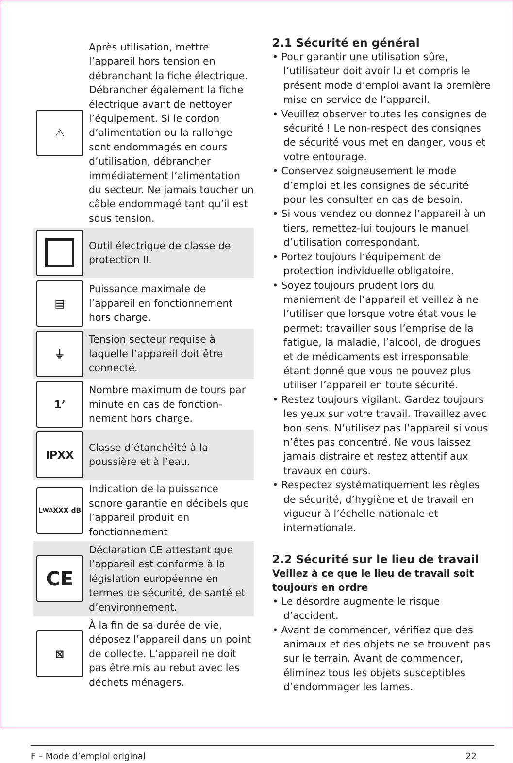⚠
Après utilisation, mettre l’appareil hors tension en débranchant la fiche électrique. Débrancher également la fiche électrique avant de nettoyer l’équipement. Si le cordon d’alimentation ou la rallonge sont endommagés en cours d’utilisation, débrancher immédiatement l’alimentation du secteur. Ne jamais toucher un câble endommagé tant qu’il est sous tension.
Outil électrique de classe de protection II.
▤
Puissance maximale de l’appareil en fonctionnement hors charge.
⏚
Tension secteur requise à laquelle l’appareil doit être connecté.
1’
Nombre maximum de tours par minute en cas de fonction-nement hors charge.
IPXX
Classe d’étanchéité à la poussière et à l’eau.
L<sub>WA</sub> XXX dB
Indication de la puissance sonore garantie en décibels que l’appareil produit en fonctionnement
CE
Déclaration CE attestant que l’appareil est conforme à la législation européenne en termes de sécurité, de santé et d’environnement.
⊠
À la fin de sa durée de vie, déposez l’appareil dans un point de collecte. L’appareil ne doit pas être mis au rebut avec les déchets ménagers.
2.1 Sécurité en général
• Pour garantir une utilisation sûre, l’utilisateur doit avoir lu et compris le présent mode d’emploi avant la première mise en service de l’appareil.
• Veuillez observer toutes les consignes de sécurité ! Le non-respect des consignes de sécurité vous met en danger, vous et votre entourage.
• Conservez soigneusement le mode d’emploi et les consignes de sécurité pour les consulter en cas de besoin.
• Si vous vendez ou donnez l’appareil à un tiers, remettez-lui toujours le manuel d’utilisation correspondant.
• Portez toujours l’équipement de protection individuelle obligatoire.
• Soyez toujours prudent lors du maniement de l’appareil et veillez à ne l’utiliser que lorsque votre état vous le permet: travailler sous l’emprise de la fatigue, la maladie, l’alcool, de drogues et de médicaments est irresponsable étant donné que vous ne pouvez plus utiliser l’appareil en toute sécurité.
• Restez toujours vigilant. Gardez toujours les yeux sur votre travail. Travaillez avec bon sens. N’utilisez pas l’appareil si vous n’êtes pas concentré. Ne vous laissez jamais distraire et restez attentif aux travaux en cours.
• Respectez systématiquement les règles de sécurité, d’hygiène et de travail en vigueur à l’échelle nationale et internationale.
2.2 Sécurité sur le lieu de travail
Veillez à ce que le lieu de travail soit toujours en ordre
• Le désordre augmente le risque d’accident.
• Avant de commencer, vérifiez que des animaux et des objets ne se trouvent pas sur le terrain. Avant de commencer, éliminez tous les objets susceptibles d’endommager les lames.
F – Mode d’emploi original 22